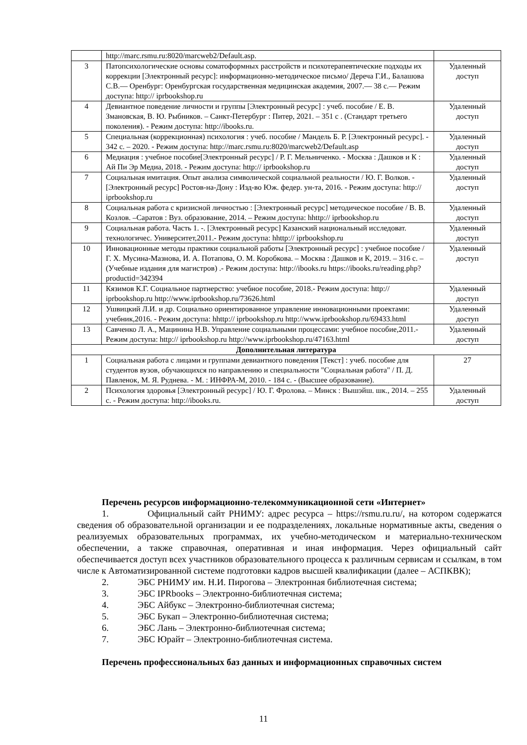| | http://marc.rsmu.ru:8020/marcweb2/Default.asp. | |
| 3 | Патопсихологические основы соматоформных расстройств и психотерапевтические подходы их коррекции [Электронный ресурс]: информационно-методическое письмо/ Дереча Г.И., Балашова С.В.— Оренбург: Оренбургская государственная медицинская академия, 2007.— 38 с.— Режим доступа: http:// iprbookshop.ru | Удаленный доступ |
| 4 | Девиантное поведение личности и группы [Электронный ресурс] : учеб. пособие / Е. В. Змановская, В. Ю. Рыбников. – Санкт-Петербург : Питер, 2021. – 351 с . (Стандарт третьего поколения). - Режим доступа: http://ibooks.ru. | Удаленный доступ |
| 5 | Специальная (коррекционная) психология : учеб. пособие / Мандель Б. Р. [Электронный ресурс]. - 342 с. – 2020. - Режим доступа: http://marc.rsmu.ru:8020/marcweb2/Default.asp | Удаленный доступ |
| 6 | Медиация : учебное пособие[Электронный ресурс] / Р. Г. Мельниченко. - Москва : Дашков и К : Ай Пи Эр Медиа, 2018. - Режим доступа: http:// iprbookshop.ru | Удаленный доступ |
| 7 | Социальная имитация. Опыт анализа символической социальной реальности / Ю. Г. Волков. - [Электронный ресурс] Ростов-на-Дону : Изд-во Юж. федер. ун-та, 2016. - Режим доступа: http:// iprbookshop.ru | Удаленный доступ |
| 8 | Социальная работа с кризисной личностью : [Электронный ресурс] методическое пособие / В. В. Козлов. –Саратов : Вуз. образование, 2014. – Режим доступа: hhttp:// iprbookshop.ru | Удаленный доступ |
| 9 | Социальная работа. Часть 1. -. [Электронный ресурс] Казанский национальный исследоват. технологичес. Университет,2011.- Режим доступа: hhttp:// iprbookshop.ru | Удаленный доступ |
| 10 | Инновационные методы практики социальной работы [Электронный ресурс] : учебное пособие / Г. Х. Мусина-Мазнова, И. А. Потапова, О. М. Коробкова. – Москва : Дашков и К, 2019. – 316 с. – (Учебные издания для магистров) .- Режим доступа: http://ibooks.ru https://ibooks.ru/reading.php?productid=342394 | Удаленный доступ |
| 11 | Кязимов К.Г. Социальное партнерство: учебное пособие, 2018.- Режим доступа: http:// iprbookshop.ru http://www.iprbookshop.ru/73626.html | Удаленный доступ |
| 12 | Ушвицкий Л.И. и др. Социально ориентированное управление инновационными проектами: учебник,2016. - Режим доступа: hhttp:// iprbookshop.ru http://www.iprbookshop.ru/69433.html | Удаленный доступ |
| 13 | Савченко Л. А., Мацинина Н.В. Управление социальными процессами: учебное пособие,2011.-Режим доступа: http:// iprbookshop.ru http://www.iprbookshop.ru/47163.html | Удаленный доступ |
| Дополнительная литература | | |
| 1 | Социальная работа с лицами и группами девиантного поведения [Текст] : учеб. пособие для студентов вузов, обучающихся по направлению и специальности "Социальная работа" / П. Д. Павленок, М. Я. Руднева. - М. : ИНФРА-М, 2010. - 184 с. - (Высшее образование). | 27 |
| 2 | Психология здоровья [Электронный ресурс] / Ю. Г. Фролова. – Минск : Вышэйш. шк., 2014. – 255 с. - Режим доступа: http://ibooks.ru. | Удаленный доступ |
Перечень ресурсов информационно-телекоммуникационной сети «Интернет»
1. Официальный сайт РНИМУ: адрес ресурса – https://rsmu.ru.ru/, на котором содержатся сведения об образовательной организации и ее подразделениях, локальные нормативные акты, сведения о реализуемых образовательных программах, их учебно-методическом и материально-техническом обеспечении, а также справочная, оперативная и иная информация. Через официальный сайт обеспечивается доступ всех участников образовательного процесса к различным сервисам и ссылкам, в том числе к Автоматизированной системе подготовки кадров высшей квалификации (далее – АСПКВК);
2. ЭБС РНИМУ им. Н.И. Пирогова – Электронная библиотечная система;
3. ЭБС IPRbooks – Электронно-библиотечная система;
4. ЭБС Айбукс – Электронно-библиотечная система;
5. ЭБС Букап – Электронно-библиотечная система;
6. ЭБС Лань – Электронно-библиотечная система;
7. ЭБС Юрайт – Электронно-библиотечная система.
Перечень профессиональных баз данных и информационных справочных систем
11